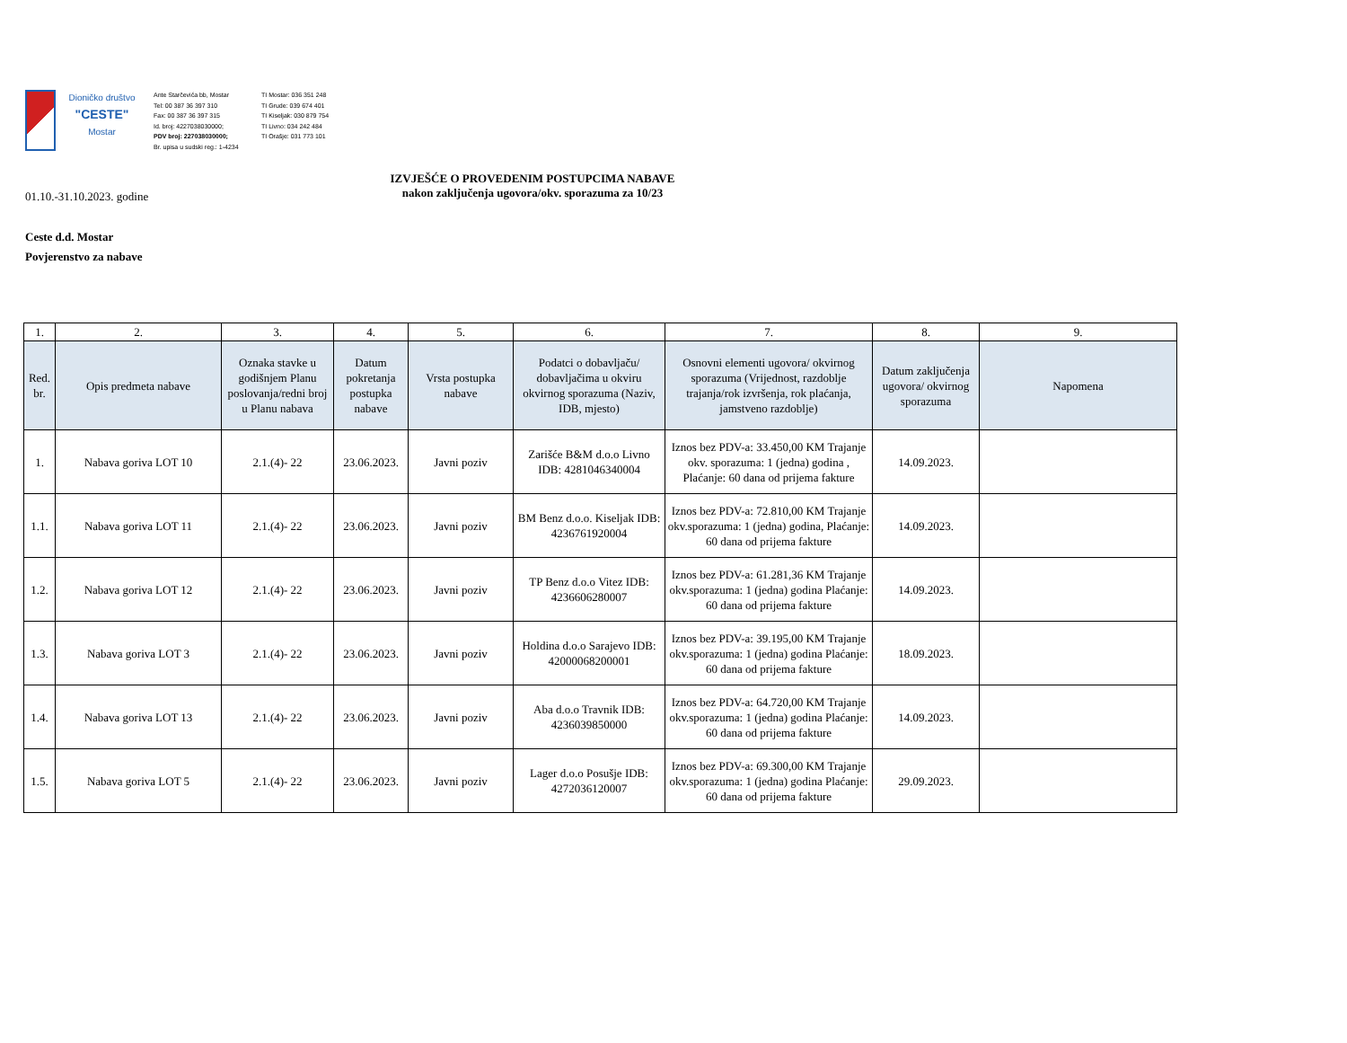Dioničko društvo
"CESTE"
Mostar
Ante Starčevića bb, Mostar
Tel: 00 387 36 397 310
Fax: 00 387 36 397 315
Id. broj: 4227038030000;
PDV broj: 227038030000;
Br. upisa u sudski reg.: 1-4234
TI Mostar: 036 351 248
TI Grude: 039 674 401
TI Kiseljak: 030 879 754
TI Livno: 034 242 484
TI Orašje: 031 773 101
01.10.-31.10.2023. godine
IZVJEŠĆE O PROVEDENIM POSTUPCIMA NABAVE
nakon zaključenja ugovora/okv. sporazuma za 10/23
Ceste d.d. Mostar
Povjerenstvo za nabave
| 1. | 2. | 3. | 4. | 5. | 6. | 7. | 8. | 9. |
| --- | --- | --- | --- | --- | --- | --- | --- | --- |
| Red. br. | Opis predmeta nabave | Oznaka stavke u godišnjem Planu poslovanja/redni broj u Planu nabava | Datum pokretanja postupka nabave | Vrsta postupka nabave | Podatci o dobavljaču/ dobavljačima u okviru okvirnog sporazuma (Naziv, IDB, mjesto) | Osnovni elementi ugovora/ okvirnog sporazuma (Vrijednost, razdoblje trajanja/rok izvršenja, rok plaćanja, jamstveno razdoblje) | Datum zaključenja ugovora/ okvirnog sporazuma | Napomena |
| 1. | Nabava goriva LOT 10 | 2.1.(4)- 22 | 23.06.2023. | Javni poziv | Zarišće B&M d.o.o Livno IDB: 4281046340004 | Iznos bez PDV-a: 33.450,00 KM Trajanje okv. sporazuma: 1 (jedna) godina , Plaćanje: 60 dana od prijema fakture | 14.09.2023. | |
| 1.1. | Nabava goriva LOT 11 | 2.1.(4)- 22 | 23.06.2023. | Javni poziv | BM Benz d.o.o. Kiseljak IDB: 4236761920004 | Iznos bez PDV-a: 72.810,00 KM Trajanje okv.sporazuma: 1 (jedna) godina, Plaćanje: 60 dana od prijema fakture | 14.09.2023. | |
| 1.2. | Nabava goriva LOT 12 | 2.1.(4)- 22 | 23.06.2023. | Javni poziv | TP Benz d.o.o Vitez IDB: 4236606280007 | Iznos bez PDV-a: 61.281,36 KM Trajanje okv.sporazuma: 1 (jedna) godina Plaćanje: 60 dana od prijema fakture | 14.09.2023. | |
| 1.3. | Nabava goriva LOT 3 | 2.1.(4)- 22 | 23.06.2023. | Javni poziv | Holdina d.o.o Sarajevo IDB: 42000068200001 | Iznos bez PDV-a: 39.195,00 KM Trajanje okv.sporazuma: 1 (jedna) godina Plaćanje: 60 dana od prijema fakture | 18.09.2023. | |
| 1.4. | Nabava goriva LOT 13 | 2.1.(4)- 22 | 23.06.2023. | Javni poziv | Aba d.o.o Travnik IDB: 4236039850000 | Iznos bez PDV-a: 64.720,00 KM Trajanje okv.sporazuma: 1 (jedna) godina Plaćanje: 60 dana od prijema fakture | 14.09.2023. | |
| 1.5. | Nabava goriva LOT 5 | 2.1.(4)- 22 | 23.06.2023. | Javni poziv | Lager d.o.o Posušje IDB: 4272036120007 | Iznos bez PDV-a: 69.300,00 KM Trajanje okv.sporazuma: 1 (jedna) godina Plaćanje: 60 dana od prijema fakture | 29.09.2023. | |